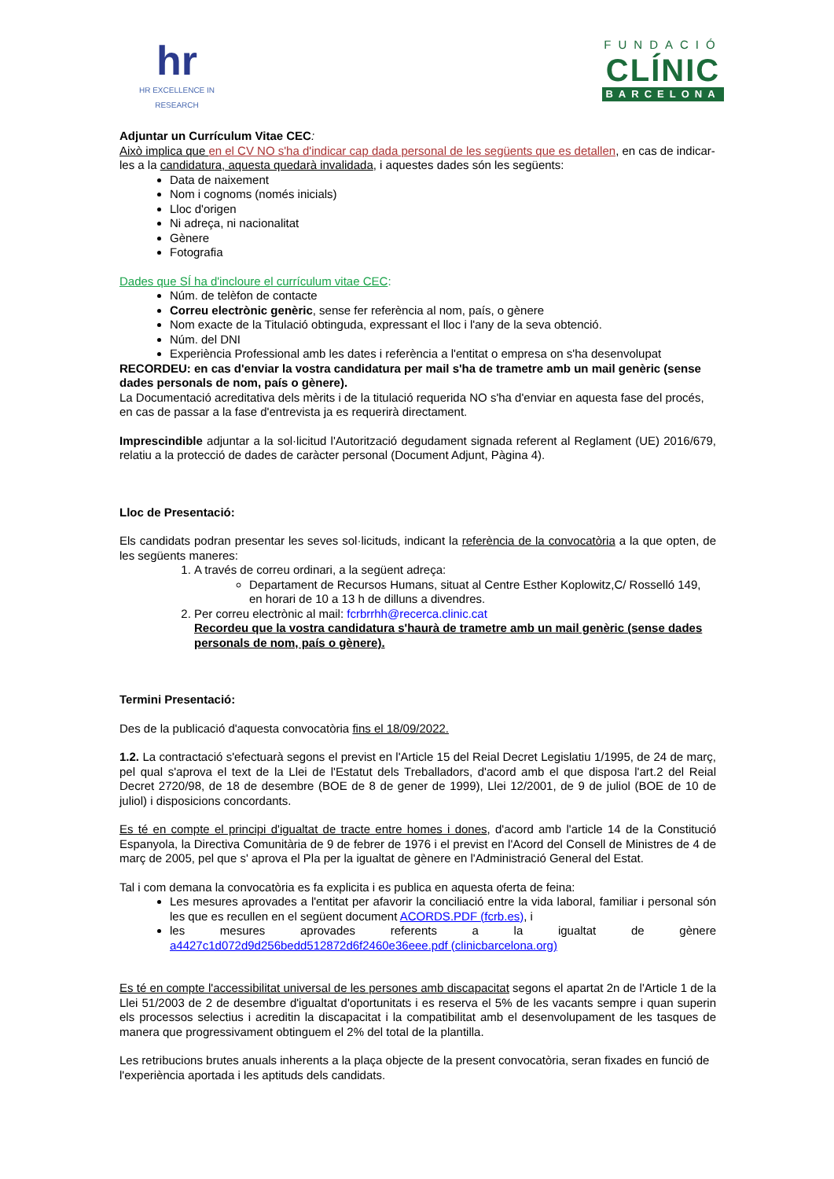hr
HR EXCELLENCE IN RESEARCH
FUNDACIÓ
CLÍNIC
BARCELONA
Adjuntar un Currículum Vitae CEC:
Això implica que en el CV NO s'ha d'indicar cap dada personal de les següents que es detallen, en cas de indicar-les a la candidatura, aquesta quedarà invalidada, i aquestes dades són les següents:
Data de naixement
Nom i cognoms (només inicials)
Lloc d'origen
Ni adreça, ni nacionalitat
Gènere
Fotografia
Dades que SÍ ha d'incloure el currículum vitae CEC:
Núm. de telèfon de contacte
Correu electrònic genèric, sense fer referència al nom, país, o gènere
Nom exacte de la Titulació obtinguda, expressant el lloc i l'any de la seva obtenció.
Núm. del DNI
Experiència Professional amb les dates i referència a l'entitat o empresa on s'ha desenvolupat
RECORDEU: en cas d'enviar la vostra candidatura per mail s'ha de trametre amb un mail genèric (sense dades personals de nom, país o gènere).
La Documentació acreditativa dels mèrits i de la titulació requerida NO s'ha d'enviar en aquesta fase del procés, en cas de passar a la fase d'entrevista ja es requerirà directament.
Imprescindible adjuntar a la sol·licitud l'Autorització degudament signada referent al Reglament (UE) 2016/679, relatiu a la protecció de dades de caràcter personal (Document Adjunt, Pàgina 4).
Lloc de Presentació:
Els candidats podran presentar les seves sol·licituds, indicant la referència de la convocatòria a la que opten, de les següents maneres:
1. A través de correu ordinari, a la següent adreça:
Departament de Recursos Humans, situat al Centre Esther Koplowitz,C/ Rosselló 149, en horari de 10 a 13 h de dilluns a divendres.
2. Per correu electrònic al mail: fcrbrrhh@recerca.clinic.cat
Recordeu que la vostra candidatura s'haurà de trametre amb un mail genèric (sense dades personals de nom, país o gènere).
Termini Presentació:
Des de la publicació d'aquesta convocatòria fins el 18/09/2022.
1.2. La contractació s'efectuarà segons el previst en l'Article 15 del Reial Decret Legislatiu 1/1995, de 24 de març, pel qual s'aprova el text de la Llei de l'Estatut dels Treballadors, d'acord amb el que disposa l'art.2 del Reial Decret 2720/98, de 18 de desembre (BOE de 8 de gener de 1999), Llei 12/2001, de 9 de juliol (BOE de 10 de juliol) i disposicions concordants.
Es té en compte el principi d'igualtat de tracte entre homes i dones, d'acord amb l'article 14 de la Constitució Espanyola, la Directiva Comunitària de 9 de febrer de 1976 i el previst en l'Acord del Consell de Ministres de 4 de març de 2005, pel que s' aprova el Pla per la igualtat de gènere en l'Administració General del Estat.
Tal i com demana la convocatòria es fa explicita i es publica en aquesta oferta de feina:
Les mesures aprovades a l'entitat per afavorir la conciliació entre la vida laboral, familiar i personal són les que es recullen en el següent document ACORDS.PDF (fcrb.es), i
les mesures aprovades referents a la igualtat de gènere a4427c1d072d9d256bedd512872d6f2460e36eee.pdf (clinicbarcelona.org)
Es té en compte l'accessibilitat universal de les persones amb discapacitat segons el apartat 2n de l'Article 1 de la Llei 51/2003 de 2 de desembre d'igualtat d'oportunitats i es reserva el 5% de les vacants sempre i quan superin els processos selectius i acreditin la discapacitat i la compatibilitat amb el desenvolupament de les tasques de manera que progressivament obtinguem el 2% del total de la plantilla.
Les retribucions brutes anuals inherents a la plaça objecte de la present convocatòria, seran fixades en funció de l'experiència aportada i les aptituds dels candidats.